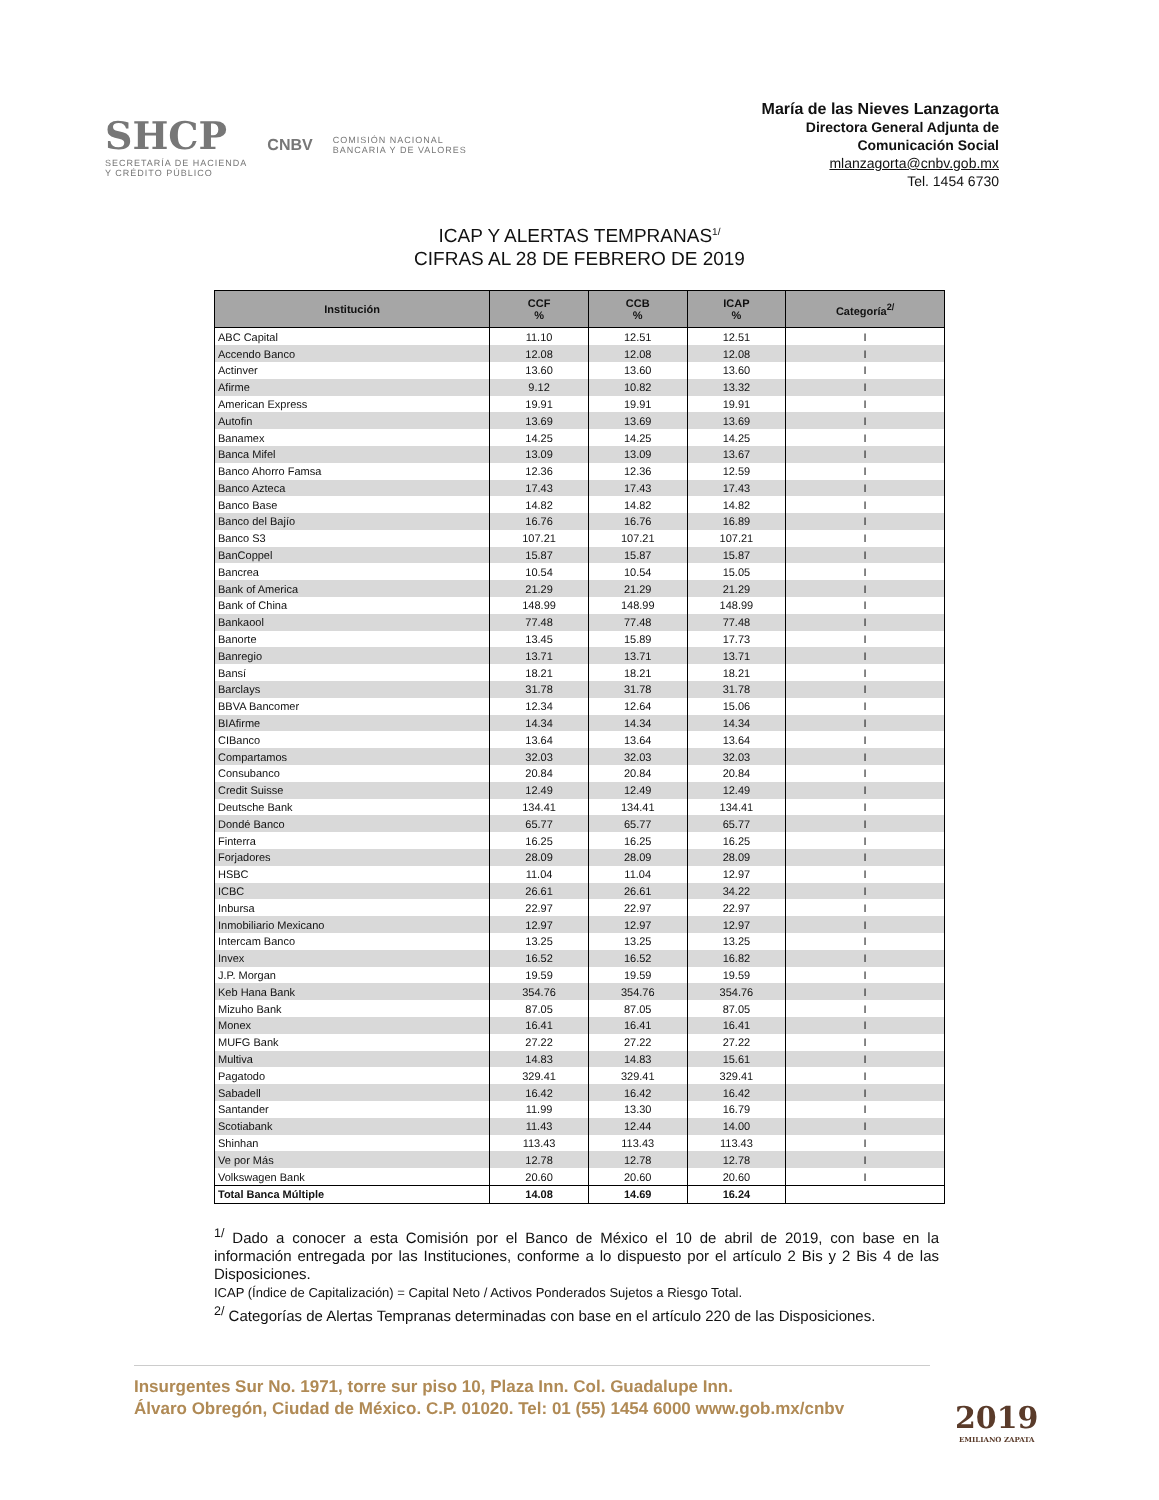SHCP
SECRETARÍA DE HACIENDA
Y CRÉDITO PÚBLICO
CNBV
COMISIÓN NACIONAL
BANCARIA Y DE VALORES
María de las Nieves Lanzagorta
Directora General Adjunta de
Comunicación Social
mlanzagorta@cnbv.gob.mx
Tel. 1454 6730
ICAP Y ALERTAS TEMPRANAS<sup>1/</sup>
CIFRAS AL 28 DE FEBRERO DE 2019
| Institución | CCF % | CCB % | ICAP % | Categoría<sup>2/</sup> |
| --- | --- | --- | --- | --- |
| ABC Capital | 11.10 | 12.51 | 12.51 | I |
| Accendo Banco | 12.08 | 12.08 | 12.08 | I |
| Actinver | 13.60 | 13.60 | 13.60 | I |
| Afirme | 9.12 | 10.82 | 13.32 | I |
| American Express | 19.91 | 19.91 | 19.91 | I |
| Autofin | 13.69 | 13.69 | 13.69 | I |
| Banamex | 14.25 | 14.25 | 14.25 | I |
| Banca Mifel | 13.09 | 13.09 | 13.67 | I |
| Banco Ahorro Famsa | 12.36 | 12.36 | 12.59 | I |
| Banco Azteca | 17.43 | 17.43 | 17.43 | I |
| Banco Base | 14.82 | 14.82 | 14.82 | I |
| Banco del Bajío | 16.76 | 16.76 | 16.89 | I |
| Banco S3 | 107.21 | 107.21 | 107.21 | I |
| BanCoppel | 15.87 | 15.87 | 15.87 | I |
| Bancrea | 10.54 | 10.54 | 15.05 | I |
| Bank of America | 21.29 | 21.29 | 21.29 | I |
| Bank of China | 148.99 | 148.99 | 148.99 | I |
| Bankaool | 77.48 | 77.48 | 77.48 | I |
| Banorte | 13.45 | 15.89 | 17.73 | I |
| Banregio | 13.71 | 13.71 | 13.71 | I |
| Bansí | 18.21 | 18.21 | 18.21 | I |
| Barclays | 31.78 | 31.78 | 31.78 | I |
| BBVA Bancomer | 12.34 | 12.64 | 15.06 | I |
| BIAfirme | 14.34 | 14.34 | 14.34 | I |
| CIBanco | 13.64 | 13.64 | 13.64 | I |
| Compartamos | 32.03 | 32.03 | 32.03 | I |
| Consubanco | 20.84 | 20.84 | 20.84 | I |
| Credit Suisse | 12.49 | 12.49 | 12.49 | I |
| Deutsche Bank | 134.41 | 134.41 | 134.41 | I |
| Dondé Banco | 65.77 | 65.77 | 65.77 | I |
| Finterra | 16.25 | 16.25 | 16.25 | I |
| Forjadores | 28.09 | 28.09 | 28.09 | I |
| HSBC | 11.04 | 11.04 | 12.97 | I |
| ICBC | 26.61 | 26.61 | 34.22 | I |
| Inbursa | 22.97 | 22.97 | 22.97 | I |
| Inmobiliario Mexicano | 12.97 | 12.97 | 12.97 | I |
| Intercam Banco | 13.25 | 13.25 | 13.25 | I |
| Invex | 16.52 | 16.52 | 16.82 | I |
| J.P. Morgan | 19.59 | 19.59 | 19.59 | I |
| Keb Hana Bank | 354.76 | 354.76 | 354.76 | I |
| Mizuho Bank | 87.05 | 87.05 | 87.05 | I |
| Monex | 16.41 | 16.41 | 16.41 | I |
| MUFG Bank | 27.22 | 27.22 | 27.22 | I |
| Multiva | 14.83 | 14.83 | 15.61 | I |
| Pagatodo | 329.41 | 329.41 | 329.41 | I |
| Sabadell | 16.42 | 16.42 | 16.42 | I |
| Santander | 11.99 | 13.30 | 16.79 | I |
| Scotiabank | 11.43 | 12.44 | 14.00 | I |
| Shinhan | 113.43 | 113.43 | 113.43 | I |
| Ve por Más | 12.78 | 12.78 | 12.78 | I |
| Volkswagen Bank | 20.60 | 20.60 | 20.60 | I |
| Total Banca Múltiple | 14.08 | 14.69 | 16.24 | |
<sup>1/</sup> Dado a conocer a esta Comisión por el Banco de México el 10 de abril de 2019, con base en la información entregada por las Instituciones, conforme a lo dispuesto por el artículo 2 Bis y 2 Bis 4 de las Disposiciones.
ICAP (Índice de Capitalización) = Capital Neto / Activos Ponderados Sujetos a Riesgo Total.
<sup>2/</sup> Categorías de Alertas Tempranas determinadas con base en el artículo 220 de las Disposiciones.
Insurgentes Sur No. 1971, torre sur piso 10, Plaza Inn. Col. Guadalupe Inn.
Álvaro Obregón, Ciudad de México. C.P. 01020. Tel: 01 (55) 1454 6000 www.gob.mx/cnbv
2019
EMILIANO ZAPATA